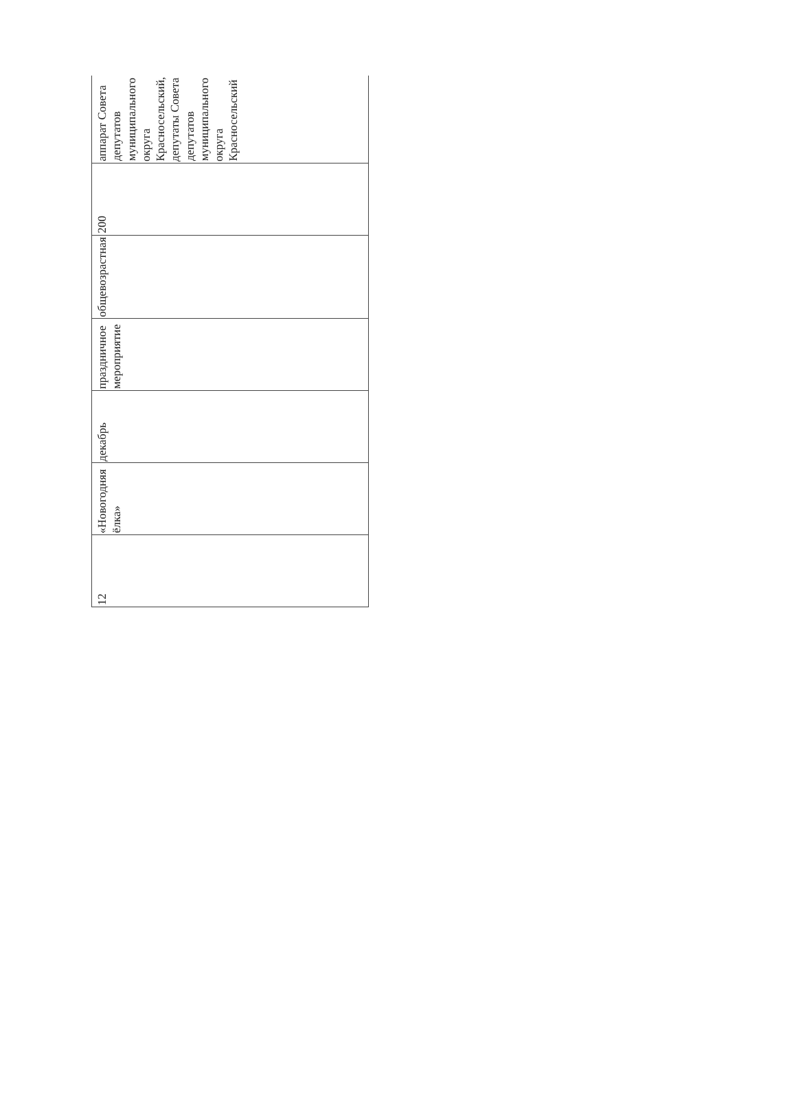| 12 | «Новогодняя ёлка» | декабрь | праздничное мероприятие | общевозрастная | 200 | аппарат Совета депутатов муниципального округа Красносельский, депутаты Совета депутатов муниципального округа Красносельский |